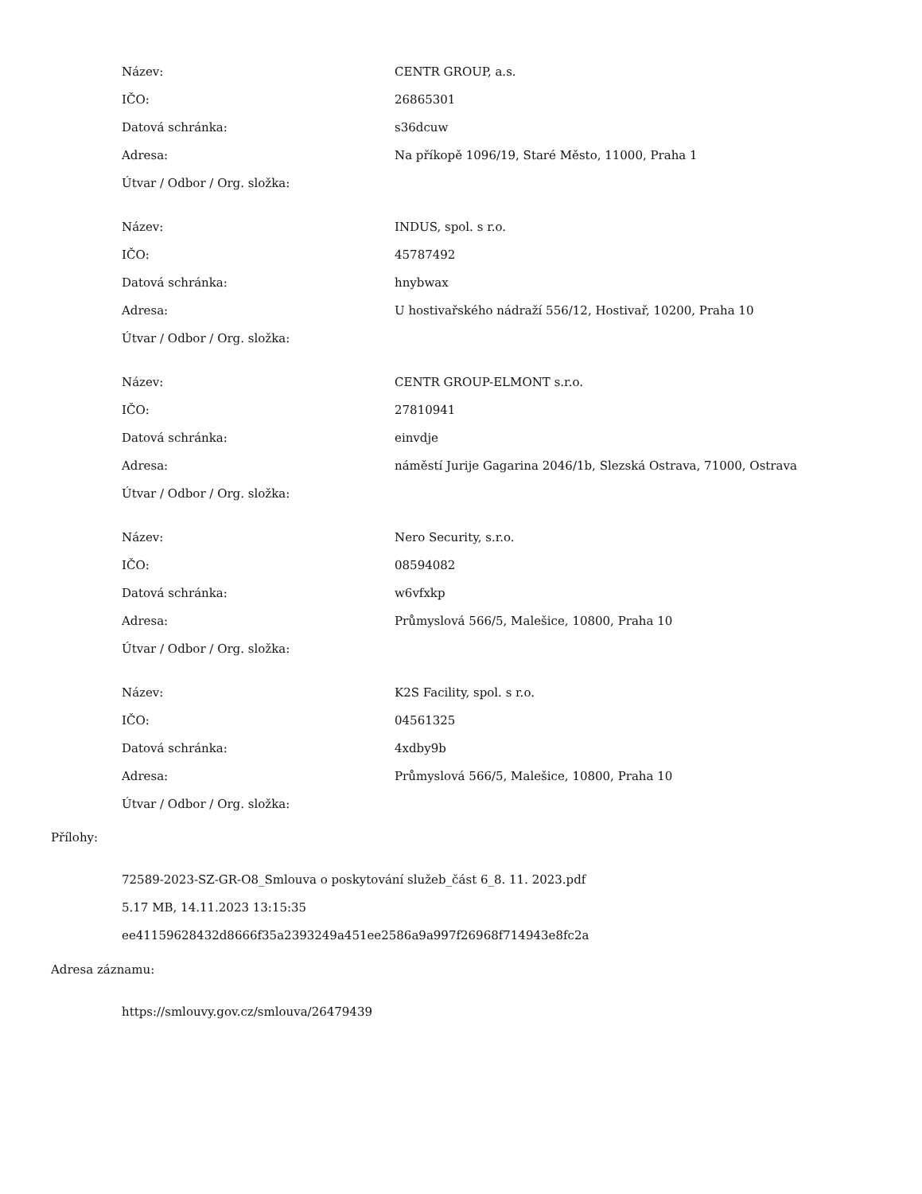| Název: | CENTR GROUP, a.s. |
| IČO: | 26865301 |
| Datová schránka: | s36dcuw |
| Adresa: | Na příkopě 1096/19, Staré Město, 11000, Praha 1 |
| Útvar / Odbor / Org. složka: | |
| Název: | INDUS, spol. s r.o. |
| IČO: | 45787492 |
| Datová schránka: | hnybwax |
| Adresa: | U hostivařského nádraží 556/12, Hostivař, 10200, Praha 10 |
| Útvar / Odbor / Org. složka: | |
| Název: | CENTR GROUP-ELMONT s.r.o. |
| IČO: | 27810941 |
| Datová schránka: | einvdje |
| Adresa: | náměstí Jurije Gagarina 2046/1b, Slezská Ostrava, 71000, Ostrava |
| Útvar / Odbor / Org. složka: | |
| Název: | Nero Security, s.r.o. |
| IČO: | 08594082 |
| Datová schránka: | w6vfxkp |
| Adresa: | Průmyslová 566/5, Malešice, 10800, Praha 10 |
| Útvar / Odbor / Org. složka: | |
| Název: | K2S Facility, spol. s r.o. |
| IČO: | 04561325 |
| Datová schránka: | 4xdby9b |
| Adresa: | Průmyslová 566/5, Malešice, 10800, Praha 10 |
| Útvar / Odbor / Org. složka: | |
Přílohy:
72589-2023-SZ-GR-O8_Smlouva o poskytování služeb_část 6_8. 11. 2023.pdf
5.17 MB, 14.11.2023 13:15:35
ee41159628432d8666f35a2393249a451ee2586a9a997f26968f714943e8fc2a
Adresa záznamu:
https://smlouvy.gov.cz/smlouva/26479439